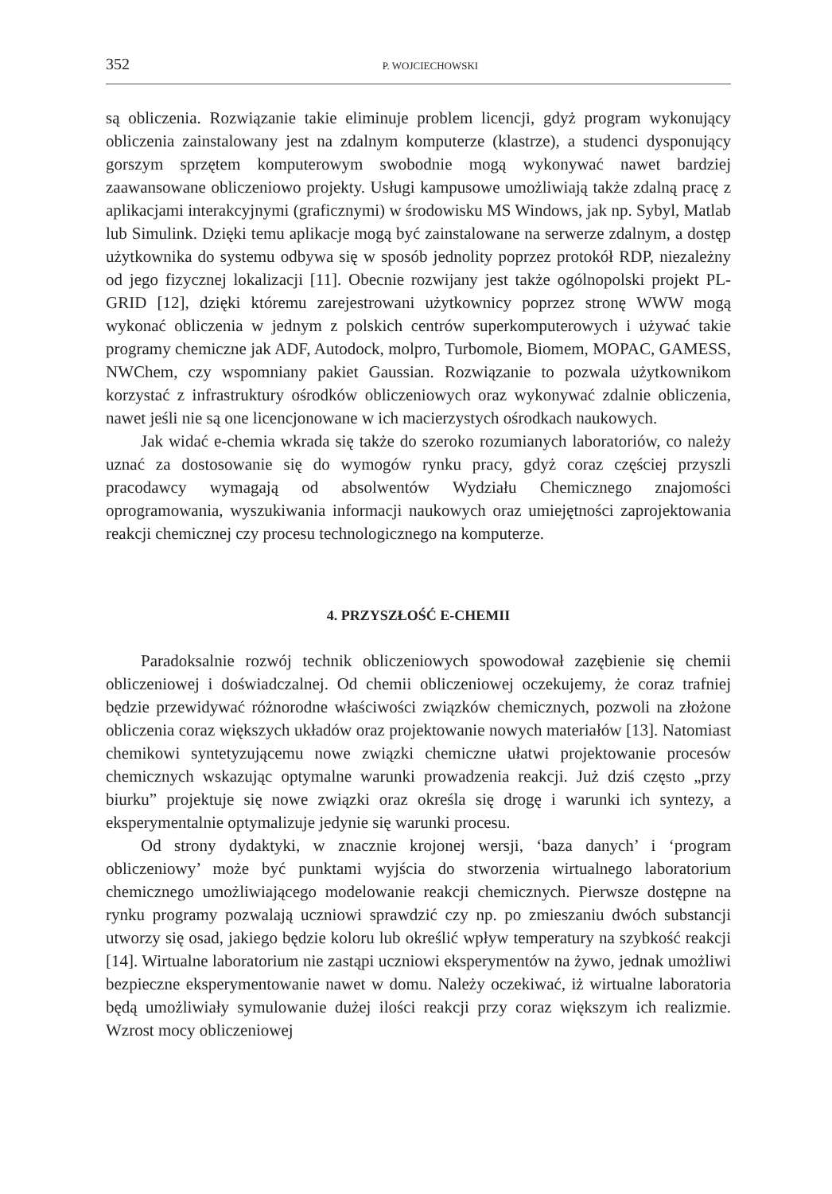352 P. WOJCIECHOWSKI
są obliczenia. Rozwiązanie takie eliminuje problem licencji, gdyż program wykonujący obliczenia zainstalowany jest na zdalnym komputerze (klastrze), a studenci dysponujący gorszym sprzętem komputerowym swobodnie mogą wykonywać nawet bardziej zaawansowane obliczeniowo projekty. Usługi kampusowe umożliwiają także zdalną pracę z aplikacjami interakcyjnymi (graficznymi) w środowisku MS Windows, jak np. Sybyl, Matlab lub Simulink. Dzięki temu aplikacje mogą być zainstalowane na serwerze zdalnym, a dostęp użytkownika do systemu odbywa się w sposób jednolity poprzez protokół RDP, niezależny od jego fizycznej lokalizacji [11]. Obecnie rozwijany jest także ogólnopolski projekt PL-GRID [12], dzięki któremu zarejestrowani użytkownicy poprzez stronę WWW mogą wykonać obliczenia w jednym z polskich centrów superkomputerowych i używać takie programy chemiczne jak ADF, Autodock, molpro, Turbomole, Biomem, MOPAC, GAMESS, NWChem, czy wspomniany pakiet Gaussian. Rozwiązanie to pozwala użytkownikom korzystać z infrastruktury ośrodków obliczeniowych oraz wykonywać zdalnie obliczenia, nawet jeśli nie są one licencjonowane w ich macierzystych ośrodkach naukowych.
Jak widać e-chemia wkrada się także do szeroko rozumianych laboratoriów, co należy uznać za dostosowanie się do wymogów rynku pracy, gdyż coraz częściej przyszli pracodawcy wymagają od absolwentów Wydziału Chemicznego znajomości oprogramowania, wyszukiwania informacji naukowych oraz umiejętności zaprojektowania reakcji chemicznej czy procesu technologicznego na komputerze.
4. PRZYSZŁOŚĆ E-CHEMII
Paradoksalnie rozwój technik obliczeniowych spowodował zazębienie się chemii obliczeniowej i doświadczalnej. Od chemii obliczeniowej oczekujemy, że coraz trafniej będzie przewidywać różnorodne właściwości związków chemicznych, pozwoli na złożone obliczenia coraz większych układów oraz projektowanie nowych materiałów [13]. Natomiast chemikowi syntetyzującemu nowe związki chemiczne ułatwi projektowanie procesów chemicznych wskazując optymalne warunki prowadzenia reakcji. Już dziś często „przy biurku” projektuje się nowe związki oraz określa się drogę i warunki ich syntezy, a eksperymentalnie optymalizuje jedynie się warunki procesu.
Od strony dydaktyki, w znacznie krojonej wersji, ‘baza danych’ i ‘program obliczeniowy’ może być punktami wyjścia do stworzenia wirtualnego laboratorium chemicznego umożliwiającego modelowanie reakcji chemicznych. Pierwsze dostępne na rynku programy pozwalają uczniowi sprawdzić czy np. po zmieszaniu dwóch substancji utworzy się osad, jakiego będzie koloru lub określić wpływ temperatury na szybkość reakcji [14]. Wirtualne laboratorium nie zastąpi uczniowi eksperymentów na żywo, jednak umożliwi bezpieczne eksperymentowanie nawet w domu. Należy oczekiwać, iż wirtualne laboratoria będą umożliwiały symulowanie dużej ilości reakcji przy coraz większym ich realizmie. Wzrost mocy obliczeniowej